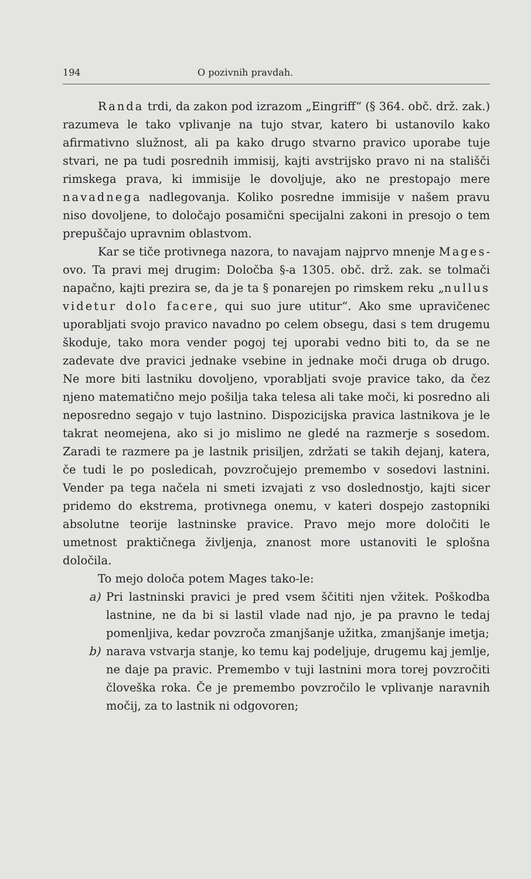194 O pozivnih pravdah.
Randa trdi, da zakon pod izrazom „Eingriff“ (§ 364. obč. drž. zak.) razumeva le tako vplivanje na tujo stvar, katero bi ustanovilo kako afirmativno služnost, ali pa kako drugo stvarno pravico uporabe tuje stvari, ne pa tudi posrednih immisij, kajti avstrijsko pravo ni na stališči rimskega prava, ki immisije le dovoljuje, ako ne prestopajo mere navadnega nadlegovanja. Koliko posredne immisije v našem pravu niso dovoljene, to določajo posamični specijalni zakoni in presojo o tem prepuščajo upravnim oblastvom.
Kar se tiče protivnega nazora, to navajam najprvo mnenje Mages-ovo. Ta pravi mej drugim: Določba §-a 1305. obč. drž. zak. se tolmači napačno, kajti prezira se, da je ta § ponarejen po rimskem reku „nullus videtur dolo facere, qui suo jure utitur“. Ako sme upravičenec uporabljati svojo pravico navadno po celem obsegu, dasi s tem drugemu škoduje, tako mora vender pogoj tej uporabi vedno biti to, da se ne zadevate dve pravici jednake vsebine in jednake moči druga ob drugo. Ne more biti lastniku dovoljeno, vporabljati svoje pravice tako, da čez njeno matematično mejo pošilja taka telesa ali take moči, ki posredno ali neposredno segajo v tujo lastnino. Dispozicijska pravica lastnikova je le takrat neomejena, ako si jo mislimo ne gledé na razmerje s sosedom. Zaradi te razmere pa je lastnik prisiljen, zdržati se takih dejanj, katera, če tudi le po posledicah, povzročujejo premembo v sosedovi lastnini. Vender pa tega načela ni smeti izvajati z vso doslednostjo, kajti sicer pridemo do ekstrema, protivnega onemu, v kateri dospejo zastopniki absolutne teorije lastninske pravice. Pravo mejo more določiti le umetnost praktičnega življenja, znanost more ustanoviti le splošna določila.
To mejo določa potem Mages tako-le:
a) Pri lastninski pravici je pred vsem ščititi njen vžitek. Poškodba lastnine, ne da bi si lastil vlade nad njo, je pa pravno le tedaj pomenljiva, kedar povzroča zmanjšanje užitka, zmanjšanje imetja;
b) narava vstvarja stanje, ko temu kaj podeljuje, drugemu kaj jemlje, ne daje pa pravic. Premembo v tuji lastnini mora torej povzročiti človeška roka. Če je premembo povzročilo le vplivanje naravnih močij, za to lastnik ni odgovoren;